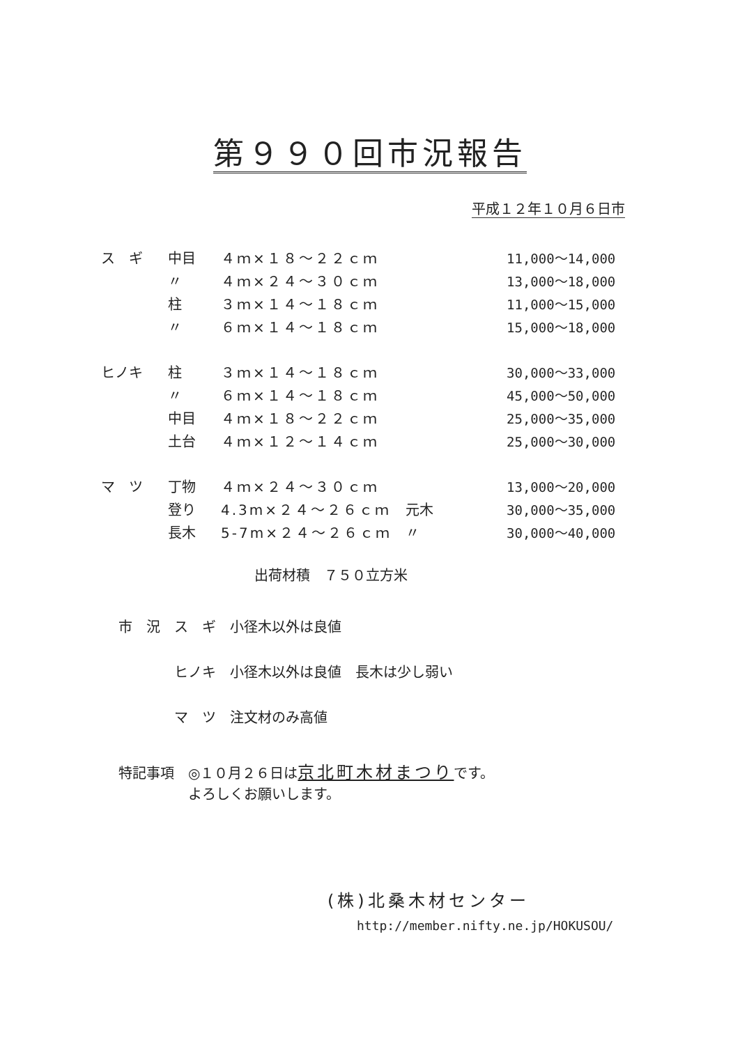第９９０回市況報告
平成１２年１０月６日市
| ス ギ | 中目 | ４ｍ×１８～２２ｃｍ | | 11,000～14,000 |
| | 〃 | ４ｍ×２４～３０ｃｍ | | 13,000～18,000 |
| | 柱 | ３ｍ×１４～１８ｃｍ | | 11,000～15,000 |
| | 〃 | ６ｍ×１４～１８ｃｍ | | 15,000～18,000 |
| ヒノキ | 柱 | ３ｍ×１４～１８ｃｍ | | 30,000～33,000 |
| | 〃 | ６ｍ×１４～１８ｃｍ | | 45,000～50,000 |
| | 中目 | ４ｍ×１８～２２ｃｍ | | 25,000～35,000 |
| | 土台 | ４ｍ×１２～１４ｃｍ | | 25,000～30,000 |
| マ ツ | 丁物 | ４ｍ×２４～３０ｃｍ | | 13,000～20,000 |
| | 登り | 4.3m×２４～２６ｃｍ | 元木 | 30,000～35,000 |
| | 長木 | 5-7m×２４～２６ｃｍ | 〃 | 30,000～40,000 |
出荷材積　７５０立方米
市　況　ス　ギ　小径木以外は良値
　　　　ヒノキ　小径木以外は良値　長木は少し弱い
　　　　マ　ツ　注文材のみ高値
特記事項　◎１０月２６日は京北町木材まつりです。
　　　　　よろしくお願いします。
(株)北桑木材センター
http://member.nifty.ne.jp/HOKUSOU/